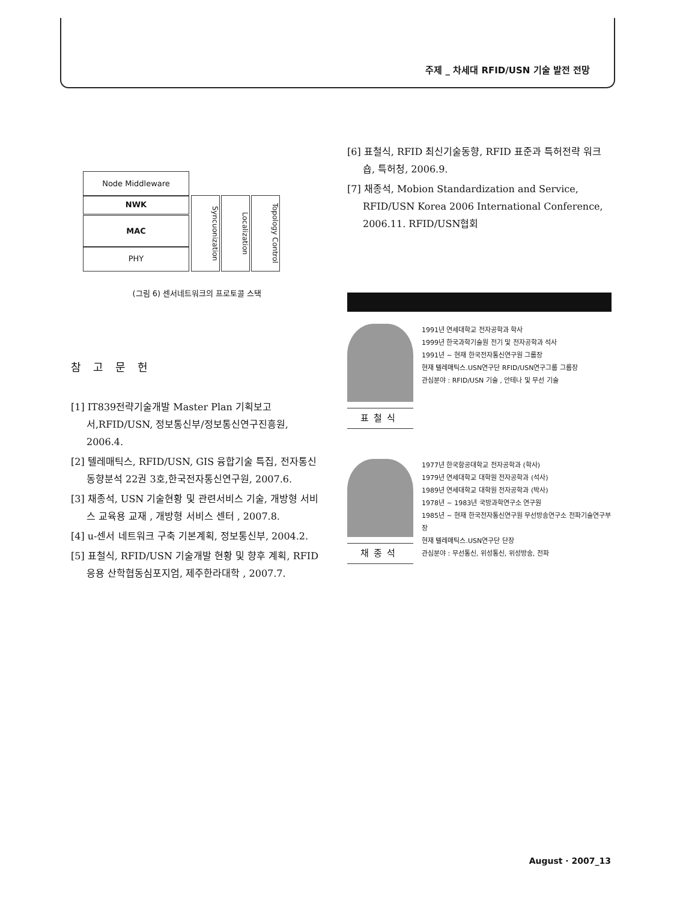주제 _ 차세대 RFID/USN 기술 발전 전망
Node Middleware
NWK
MAC
PHY
Syncuonization
Localization
Topology Control
(그림 6) 센서네트워크의 프로토콜 스택
참고문헌
[1] IT839전략기술개발 Master Plan 기획보고서,RFID/USN, 정보통신부/정보통신연구진흥원, 2006.4.
[2] 텔레매틱스, RFID/USN, GIS 융합기술 특집, 전자통신동향분석 22권 3호,한국전자통신연구원, 2007.6.
[3] 채종석, USN 기술현황 및 관련서비스 기술, 개방형 서비스 교육용 교재 , 개방형 서비스 센터 , 2007.8.
[4] u-센서 네트워크 구축 기본계획, 정보통신부, 2004.2.
[5] 표철식, RFID/USN 기술개발 현황 및 향후 계획, RFID 응용 산학협동심포지엄, 제주한라대학 , 2007.7.
[6] 표철식, RFID 최신기술동향, RFID 표준과 특허전략 워크숍, 특허청, 2006.9.
[7] 채종석, Mobion Standardization and Service, RFID/USN Korea 2006 International Conference, 2006.11. RFID/USN협회
표철식
1991년 연세대학교 전자공학과 학사
1999년 한국과학기술원 전기 및 전자공학과 석사
1991년 ~ 현재 한국전자통신연구원 그룹장
현재 텔레매틱스.USN연구단 RFID/USN연구그룹 그룹장
관심분야 : RFID/USN 기술 , 안테나 및 무선 기술
채종석
1977년 한국항공대학교 전자공학과 (학사)
1979년 연세대학교 대학원 전자공학과 (석사)
1989년 연세대학교 대학원 전자공학과 (박사)
1978년 ~ 1983년 국방과학연구소 연구원
1985년 ~ 현재 한국전자통신연구원 무선방송연구소 전파기술연구부장
현재 텔레매틱스.USN연구단 단장
관심분야 : 무선통신, 위성통신, 위성방송, 전파
August · 2007_13